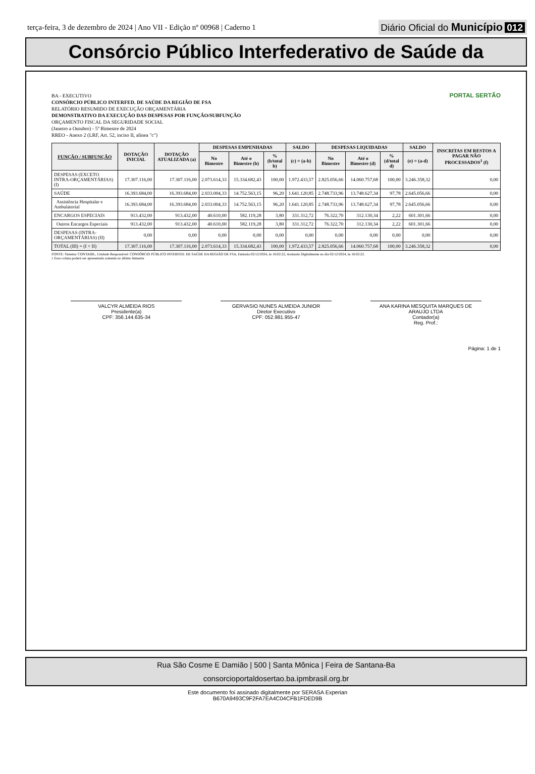terça-feira, 3 de dezembro de 2024 | Ano VII - Edição nº 00968 | Caderno 1
Diário Oficial do Município 012
Consórcio Público Interfederativo de Saúde da
PORTAL SERTÃO
BA - EXECUTIVO
CONSÓRCIO PÚBLICO INTERFED. DE SAÚDE DA REGIÃO DE FSA
RELATÓRIO RESUMIDO DE EXECUÇÃO ORÇAMENTÁRIA
DEMONSTRATIVO DA EXECUÇÃO DAS DESPESAS POR FUNÇÃO/SUBFUNÇÃO
ORÇAMENTO FISCAL DA SEGURIDADE SOCIAL
(Janeiro a Outubro) - 5º Bimestre de 2024
RREO - Anexo 2 (LRF, Art. 52, inciso II, alinea "c")
| FUNÇÃO / SUBFUNÇÃO | DOTAÇÃO INICIAL | DOTAÇÃO ATUALIZADA (a) | DESPESAS EMPENHADAS | | | SALDO | DESPESAS LIQUIDADAS | | | SALDO | INSCRITAS EM RESTOS A PAGAR NÃO PROCESSADOS<sup>1</sup> (f) |
| --- | --- | --- | --- | --- | --- | --- | --- | --- | --- | --- | --- |
| | | | No Bimestre | Até o Bimestre (b) | % (b/total b) | (c) = (a-b) | No Bimestre | Até o Bimestre (d) | % (d/total d) | (e) = (a-d) | |
| DESPESAS (EXCETO INTRA-ORÇAMENTÁRIAS) (I) | 17.307.116,00 | 17.307.116,00 | 2.073.614,33 | 15.334.682,43 | 100,00 | 1.972.433,57 | 2.825.056,66 | 14.060.757,68 | 100,00 | 3.246.358,32 | 0,00 |
| SAÚDE | 16.393.684,00 | 16.393.684,00 | 2.033.004,33 | 14.752.563,15 | 96,20 | 1.641.120,85 | 2.748.733,96 | 13.748.627,34 | 97,78 | 2.645.056,66 | 0,00 |
| Assistência Hospitalar e Ambulatorial | 16.393.684,00 | 16.393.684,00 | 2.033.004,33 | 14.752.563,15 | 96,20 | 1.641.120,85 | 2.748.733,96 | 13.748.627,34 | 97,78 | 2.645.056,66 | 0,00 |
| ENCARGOS ESPECIAIS | 913.432,00 | 913.432,00 | 40.610,00 | 582.119,28 | 3,80 | 331.312,72 | 76.322,70 | 312.130,34 | 2,22 | 601.301,66 | 0,00 |
| Outros Encargos Especiais | 913.432,00 | 913.432,00 | 40.610,00 | 582.119,28 | 3,80 | 331.312,72 | 76.322,70 | 312.130,34 | 2,22 | 601.301,66 | 0,00 |
| DESPESAS (INTRA-ORÇAMENTÁRIAS) (II) | 0,00 | 0,00 | 0,00 | 0,00 | 0,00 | 0,00 | 0,00 | 0,00 | 0,00 | 0,00 | 0,00 |
| TOTAL (III) = (I + II) | 17.307.116,00 | 17.307.116,00 | 2.073.614,33 | 15.334.682,43 | 100,00 | 1.972.433,57 | 2.825.056,66 | 14.060.757,68 | 100,00 | 3.246.358,32 | 0,00 |
FONTE: Sistema: CONTABIL, Unidade Responsável: CONSÓRCIO PÚBLICO INTERFED. DE SAÚDE DA REGIÃO DE FSA, Emissão:02/12/2024, às 16:02:22, Assinado Digitalmente no dia 02/12/2024, às 16:02:22.
1 Essa coluna poderá ser apresentada somente no último bimestre
VALCYR ALMEIDA RIOS
Presidente(a)
CPF: 356.144.635-34
GERVASIO NUNES ALMEIDA JUNIOR
Diretor Executivo
CPF: 052.981.955-47
ANA KARINA MESQUITA MARQUES DE ARAUJO LTDA
Contador(a)
Reg. Prof.:
Página: 1 de 1
Rua São Cosme E Damião | 500 | Santa Mônica | Feira de Santana-Ba
consorcioportaldosertao.ba.ipmbrasil.org.br
Este documento foi assinado digitalmente por SERASA Experian
B670A9493C9F2FA7EA4C04CFB1FDED9B